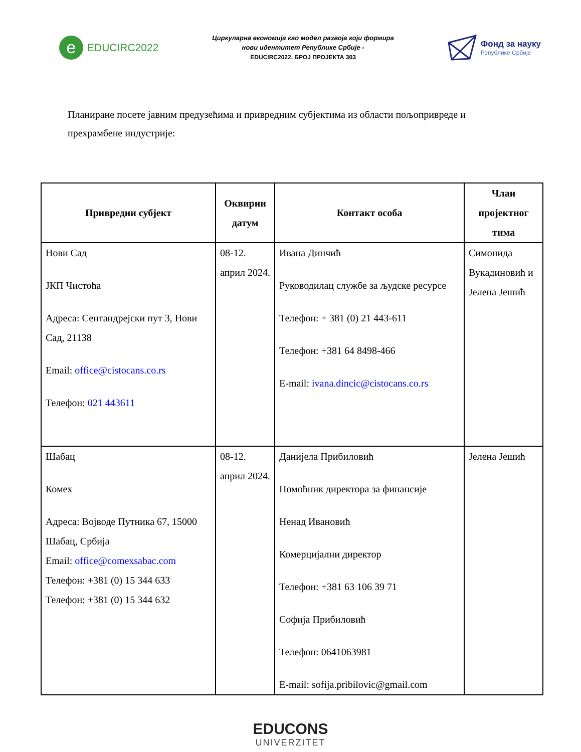e
EDUCIRC2022
Циркуларна економија као модел развоја који формира
нови идентитет Републике Србије -
EDUCIRC2022, БРОЈ ПРОЈЕКТА 303
Фонд за науку
Републике Србије
Планиране посете јавним предузећима и привредним субјектима из области пољопривреде и прехрамбене индустрије:
| Привредни субјект | Оквирни датум | Контакт особа | Члан пројектног тима |
| --- | --- | --- | --- |
| Нови Сад ЈКП Чистоћа Адреса: Сентандрејски пут 3, Нови Сад, 21138 Email: office@cistocans.co.rs Телефон: 021 443611 | 08-12. април 2024. | Ивана Динчић Руководилац службе за људске ресурсе Телефон: + 381 (0) 21 443-611 Телефон: +381 64 8498-466 E-mail: ivana.dincic@cistocans.co.rs | Симонида Вукадиновић и Јелена Јешић |
| Шабац Комех Адреса: Војводе Путника 67, 15000 Шабац, Србија Email: office@comexsabac.com Телефон: +381 (0) 15 344 633 Телефон: +381 (0) 15 344 632 | 08-12. април 2024. | Данијела Прибиловић Помоћник директора за финансије Ненад Ивановић Комерцијални директор Телефон: +381 63 106 39 71 Софија Прибиловић Телефон: 0641063981 E-mail: sofija.pribilovic@gmail.com | Јелена Јешић |
EDUCONS
UNIVERZITET